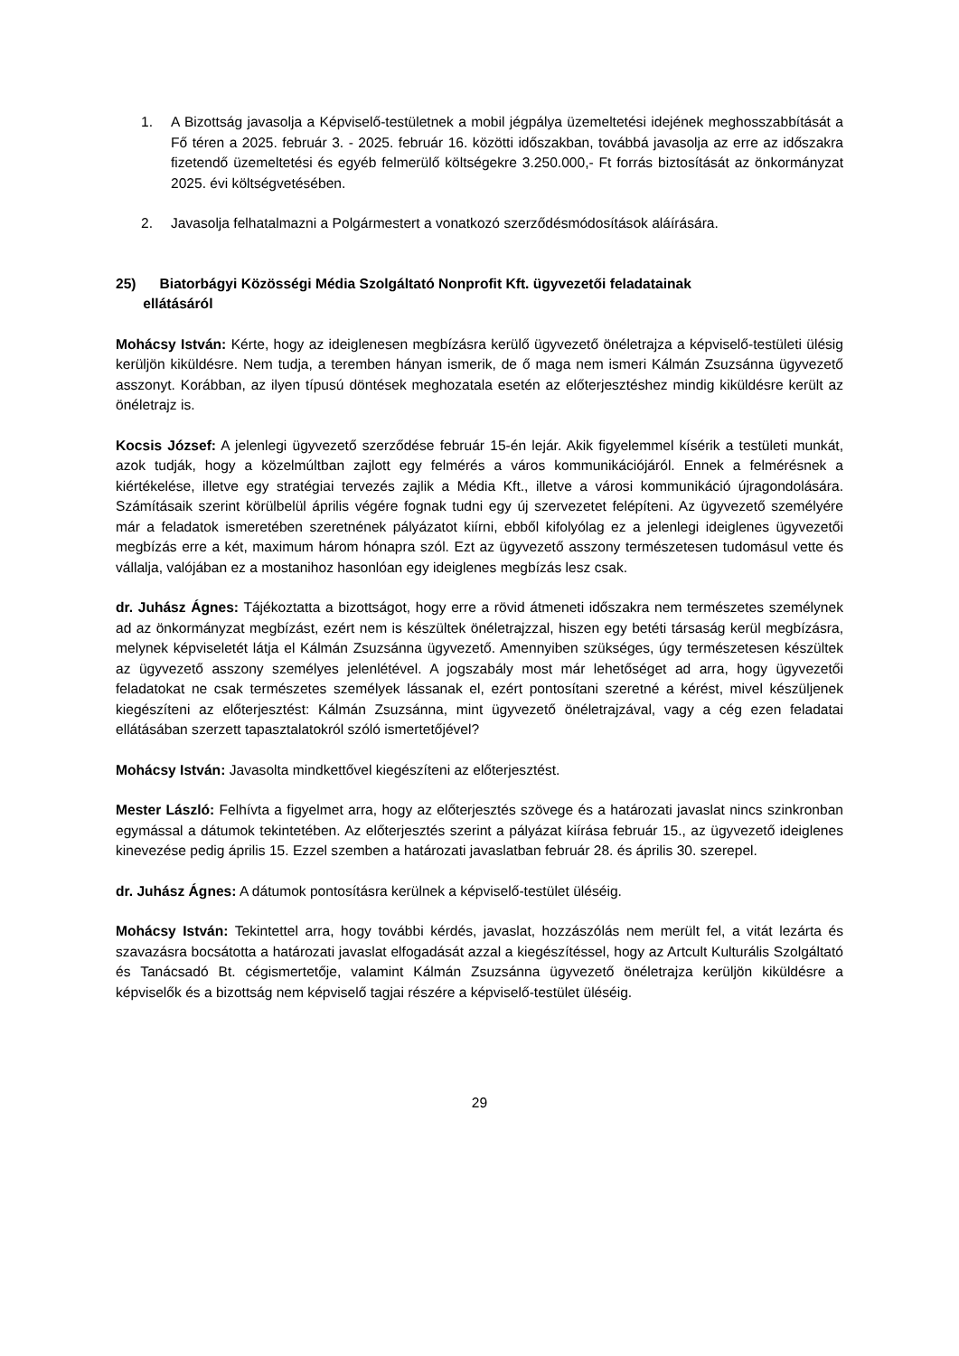1. A Bizottság javasolja a Képviselő-testületnek a mobil jégpálya üzemeltetési idejének meghosszabbítását a Fő téren a 2025. február 3. - 2025. február 16. közötti időszakban, továbbá javasolja az erre az időszakra fizetendő üzemeltetési és egyéb felmerülő költségekre 3.250.000,- Ft forrás biztosítását az önkormányzat 2025. évi költségvetésében.
2. Javasolja felhatalmazni a Polgármestert a vonatkozó szerződésmódosítások aláírására.
25) Biatorbágyi Közösségi Média Szolgáltató Nonprofit Kft. ügyvezetői feladatainak
ellátásáról
Mohácsy István: Kérte, hogy az ideiglenesen megbízásra kerülő ügyvezető önéletrajza a képviselő-testületi ülésig kerüljön kiküldésre. Nem tudja, a teremben hányan ismerik, de ő maga nem ismeri Kálmán Zsuzsánna ügyvezető asszonyt. Korábban, az ilyen típusú döntések meghozatala esetén az előterjesztéshez mindig kiküldésre került az önéletrajz is.
Kocsis József: A jelenlegi ügyvezető szerződése február 15-én lejár. Akik figyelemmel kísérik a testületi munkát, azok tudják, hogy a közelmúltban zajlott egy felmérés a város kommunikációjáról. Ennek a felmérésnek a kiértékelése, illetve egy stratégiai tervezés zajlik a Média Kft., illetve a városi kommunikáció újragondolására. Számításaik szerint körülbelül április végére fognak tudni egy új szervezetet felépíteni. Az ügyvezető személyére már a feladatok ismeretében szeretnének pályázatot kiírni, ebből kifolyólag ez a jelenlegi ideiglenes ügyvezetői megbízás erre a két, maximum három hónapra szól. Ezt az ügyvezető asszony természetesen tudomásul vette és vállalja, valójában ez a mostanihoz hasonlóan egy ideiglenes megbízás lesz csak.
dr. Juhász Ágnes: Tájékoztatta a bizottságot, hogy erre a rövid átmeneti időszakra nem természetes személynek ad az önkormányzat megbízást, ezért nem is készültek önéletrajzzal, hiszen egy betéti társaság kerül megbízásra, melynek képviseletét látja el Kálmán Zsuzsánna ügyvezető. Amennyiben szükséges, úgy természetesen készültek az ügyvezető asszony személyes jelenlétével. A jogszabály most már lehetőséget ad arra, hogy ügyvezetői feladatokat ne csak természetes személyek lássanak el, ezért pontosítani szeretné a kérést, mivel készüljenek kiegészíteni az előterjesztést: Kálmán Zsuzsánna, mint ügyvezető önéletrajzával, vagy a cég ezen feladatai ellátásában szerzett tapasztalatokról szóló ismertetőjével?
Mohácsy István: Javasolta mindkettővel kiegészíteni az előterjesztést.
Mester László: Felhívta a figyelmet arra, hogy az előterjesztés szövege és a határozati javaslat nincs szinkronban egymással a dátumok tekintetében. Az előterjesztés szerint a pályázat kiírása február 15., az ügyvezető ideiglenes kinevezése pedig április 15. Ezzel szemben a határozati javaslatban február 28. és április 30. szerepel.
dr. Juhász Ágnes: A dátumok pontosításra kerülnek a képviselő-testület üléséig.
Mohácsy István: Tekintettel arra, hogy további kérdés, javaslat, hozzászólás nem merült fel, a vitát lezárta és szavazásra bocsátotta a határozati javaslat elfogadását azzal a kiegészítéssel, hogy az Artcult Kulturális Szolgáltató és Tanácsadó Bt. cégismertetője, valamint Kálmán Zsuzsánna ügyvezető önéletrajza kerüljön kiküldésre a képviselők és a bizottság nem képviselő tagjai részére a képviselő-testület üléséig.
29